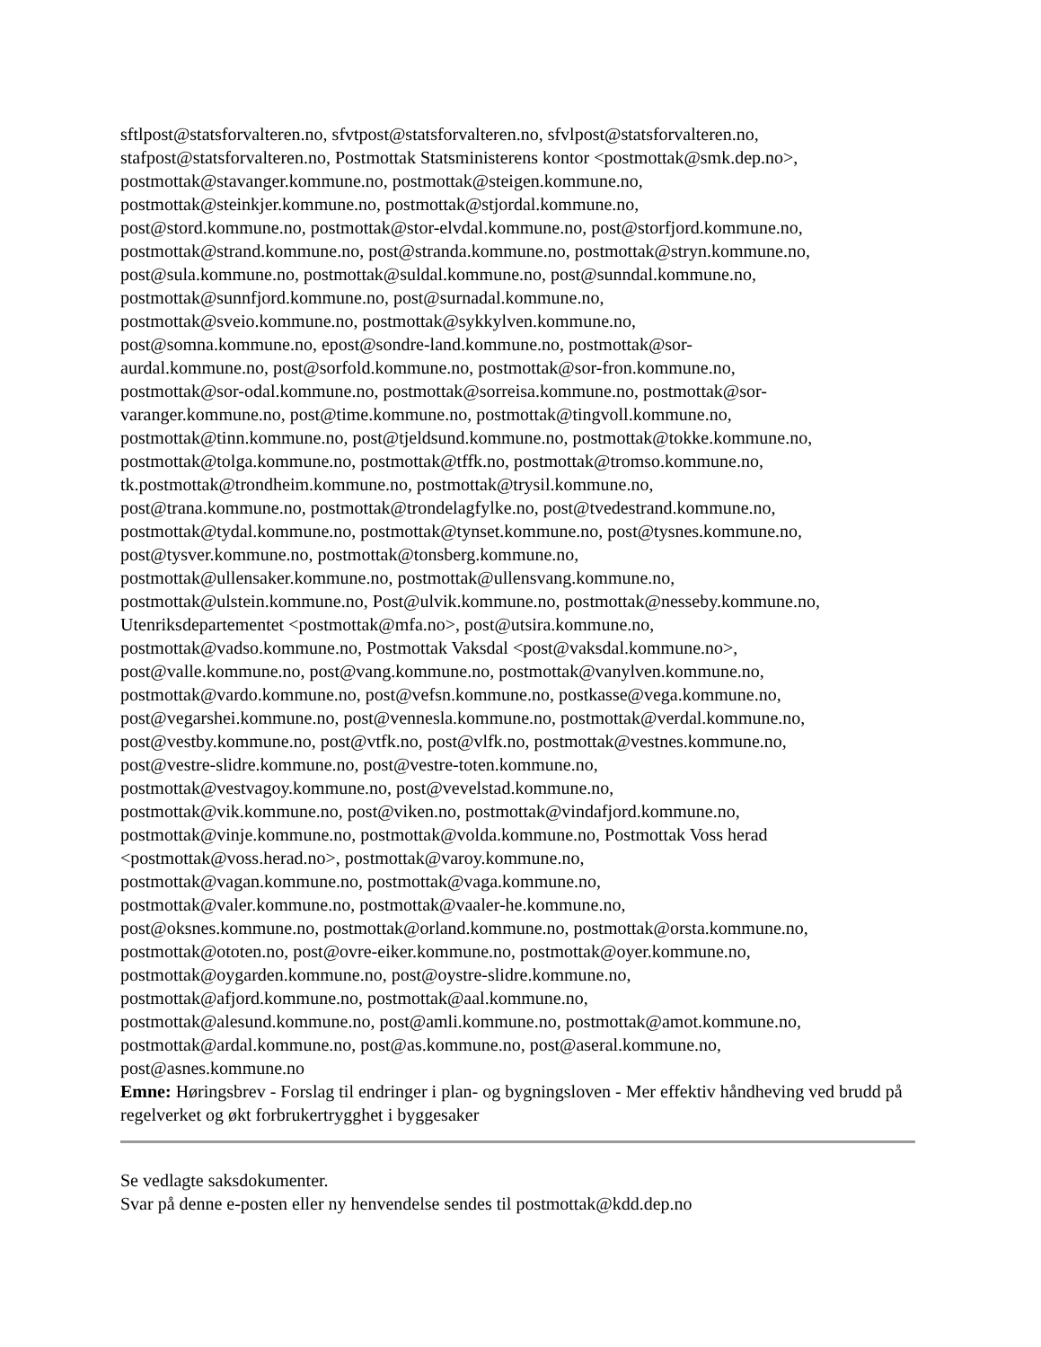sftlpost@statsforvalteren.no, sfvtpost@statsforvalteren.no, sfvlpost@statsforvalteren.no,
stafpost@statsforvalteren.no, Postmottak Statsministerens kontor <postmottak@smk.dep.no>,
postmottak@stavanger.kommune.no, postmottak@steigen.kommune.no,
postmottak@steinkjer.kommune.no, postmottak@stjordal.kommune.no,
post@stord.kommune.no, postmottak@stor-elvdal.kommune.no, post@storfjord.kommune.no,
postmottak@strand.kommune.no, post@stranda.kommune.no, postmottak@stryn.kommune.no,
post@sula.kommune.no, postmottak@suldal.kommune.no, post@sunndal.kommune.no,
postmottak@sunnfjord.kommune.no, post@surnadal.kommune.no,
postmottak@sveio.kommune.no, postmottak@sykkylven.kommune.no,
post@somna.kommune.no, epost@sondre-land.kommune.no, postmottak@sor-
aurdal.kommune.no, post@sorfold.kommune.no, postmottak@sor-fron.kommune.no,
postmottak@sor-odal.kommune.no, postmottak@sorreisa.kommune.no, postmottak@sor-
varanger.kommune.no, post@time.kommune.no, postmottak@tingvoll.kommune.no,
postmottak@tinn.kommune.no, post@tjeldsund.kommune.no, postmottak@tokke.kommune.no,
postmottak@tolga.kommune.no, postmottak@tffk.no, postmottak@tromso.kommune.no,
tk.postmottak@trondheim.kommune.no, postmottak@trysil.kommune.no,
post@trana.kommune.no, postmottak@trondelagfylke.no, post@tvedestrand.kommune.no,
postmottak@tydal.kommune.no, postmottak@tynset.kommune.no, post@tysnes.kommune.no,
post@tysver.kommune.no, postmottak@tonsberg.kommune.no,
postmottak@ullensaker.kommune.no, postmottak@ullensvang.kommune.no,
postmottak@ulstein.kommune.no, Post@ulvik.kommune.no, postmottak@nesseby.kommune.no,
Utenriksdepartementet <postmottak@mfa.no>, post@utsira.kommune.no,
postmottak@vadso.kommune.no, Postmottak Vaksdal <post@vaksdal.kommune.no>,
post@valle.kommune.no, post@vang.kommune.no, postmottak@vanylven.kommune.no,
postmottak@vardo.kommune.no, post@vefsn.kommune.no, postkasse@vega.kommune.no,
post@vegarshei.kommune.no, post@vennesla.kommune.no, postmottak@verdal.kommune.no,
post@vestby.kommune.no, post@vtfk.no, post@vlfk.no, postmottak@vestnes.kommune.no,
post@vestre-slidre.kommune.no, post@vestre-toten.kommune.no,
postmottak@vestvagoy.kommune.no, post@vevelstad.kommune.no,
postmottak@vik.kommune.no, post@viken.no, postmottak@vindafjord.kommune.no,
postmottak@vinje.kommune.no, postmottak@volda.kommune.no, Postmottak Voss herad
<postmottak@voss.herad.no>, postmottak@varoy.kommune.no,
postmottak@vagan.kommune.no, postmottak@vaga.kommune.no,
postmottak@valer.kommune.no, postmottak@vaaler-he.kommune.no,
post@oksnes.kommune.no, postmottak@orland.kommune.no, postmottak@orsta.kommune.no,
postmottak@ototen.no, post@ovre-eiker.kommune.no, postmottak@oyer.kommune.no,
postmottak@oygarden.kommune.no, post@oystre-slidre.kommune.no,
postmottak@afjord.kommune.no, postmottak@aal.kommune.no,
postmottak@alesund.kommune.no, post@amli.kommune.no, postmottak@amot.kommune.no,
postmottak@ardal.kommune.no, post@as.kommune.no, post@aseral.kommune.no,
post@asnes.kommune.no
Emne: Høringsbrev - Forslag til endringer i plan- og bygningsloven - Mer effektiv håndheving ved brudd på regelverket og økt forbrukertrygghet i byggesaker
Se vedlagte saksdokumenter.
Svar på denne e-posten eller ny henvendelse sendes til postmottak@kdd.dep.no